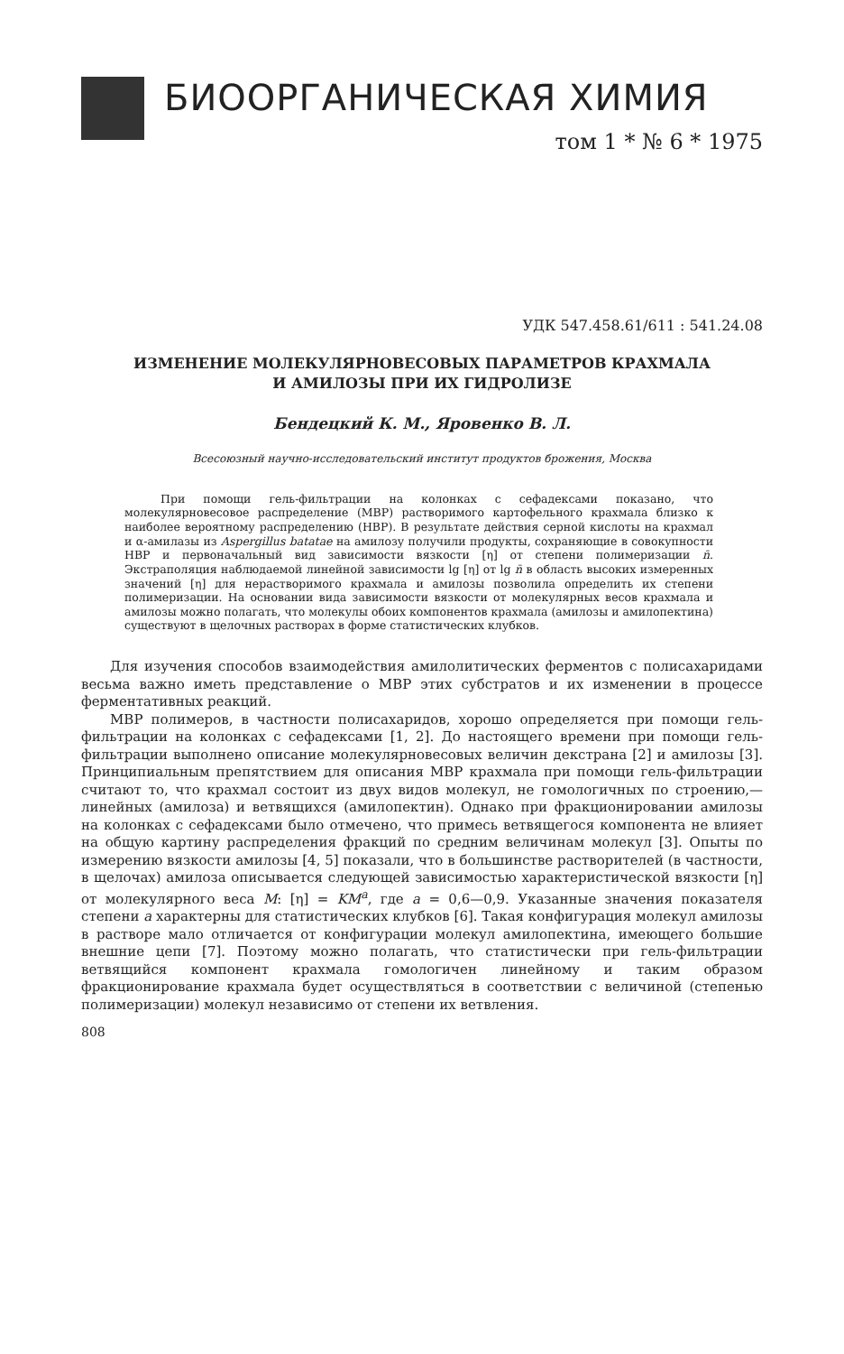БИООРГАНИЧЕСКАЯ ХИМИЯ
том 1 * № 6 * 1975
УДК 547.458.61/611 : 541.24.08
ИЗМЕНЕНИЕ МОЛЕКУЛЯРНОВЕСОВЫХ ПАРАМЕТРОВ КРАХМАЛА
И АМИЛОЗЫ ПРИ ИХ ГИДРОЛИЗЕ
Бендецкий К. М., Яровенко В. Л.
Всесоюзный научно-исследовательский институт продуктов брожения, Москва
При помощи гель-фильтрации на колонках с сефадексами показано, что молекулярновесовое распределение (МВР) растворимого картофельного крахмала близко к наиболее вероятному распределению (НВР). В результате действия серной кислоты на крахмал и α-амилазы из Aspergillus batatae на амилозу получили продукты, сохраняющие в совокупности НВР и первоначальный вид зависимости вязкости [η] от степени полимеризации n̄. Экстраполяция наблюдаемой линейной зависимости lg [η] от lg n̄ в область высоких измеренных значений [η] для нерастворимого крахмала и амилозы позволила определить их степени полимеризации. На основании вида зависимости вязкости от молекулярных весов крахмала и амилозы можно полагать, что молекулы обоих компонентов крахмала (амилозы и амилопектина) существуют в щелочных растворах в форме статистических клубков.
Для изучения способов взаимодействия амилолитических ферментов с полисахаридами весьма важно иметь представление о МВР этих субстратов и их изменении в процессе ферментативных реакций.
МВР полимеров, в частности полисахаридов, хорошо определяется при помощи гель-фильтрации на колонках с сефадексами [1, 2]. До настоящего времени при помощи гель-фильтрации выполнено описание молекулярновесовых величин декстрана [2] и амилозы [3]. Принципиальным препятствием для описания МВР крахмала при помощи гель-фильтрации считают то, что крахмал состоит из двух видов молекул, не гомологичных по строению,— линейных (амилоза) и ветвящихся (амилопектин). Однако при фракционировании амилозы на колонках с сефадексами было отмечено, что примесь ветвящегося компонента не влияет на общую картину распределения фракций по средним величинам молекул [3]. Опыты по измерению вязкости амилозы [4, 5] показали, что в большинстве растворителей (в частности, в щелочах) амилоза описывается следующей зависимостью характеристической вязкости [η] от молекулярного веса M: [η] = KM<sup>a</sup>, где a = 0,6—0,9. Указанные значения показателя степени a характерны для статистических клубков [6]. Такая конфигурация молекул амилозы в растворе мало отличается от конфигурации молекул амилопектина, имеющего большие внешние цепи [7]. Поэтому можно полагать, что статистически при гель-фильтрации ветвящийся компонент крахмала гомологичен линейному и таким образом фракционирование крахмала будет осуществляться в соответствии с величиной (степенью полимеризации) молекул независимо от степени их ветвления.
808